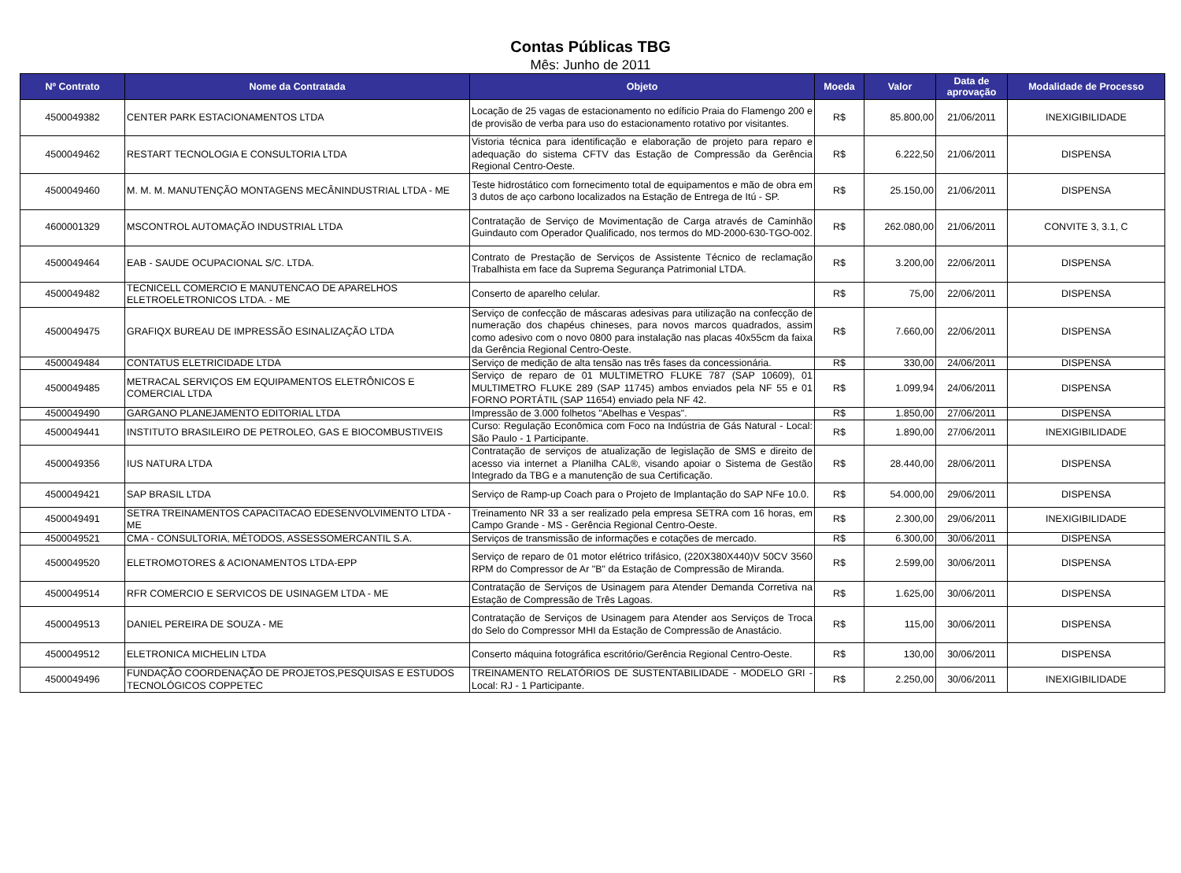Contas Públicas TBG
Mês: Junho de 2011
| Nº Contrato | Nome da Contratada | Objeto | Moeda | Valor | Data de aprovação | Modalidade de Processo |
| --- | --- | --- | --- | --- | --- | --- |
| 4500049382 | CENTER PARK ESTACIONAMENTOS LTDA | Locação de 25 vagas de estacionamento no edíficio Praia do Flamengo 200 e de provisão de verba para uso do estacionamento rotativo por visitantes. | R$ | 85.800,00 | 21/06/2011 | INEXIGIBILIDADE |
| 4500049462 | RESTART TECNOLOGIA E CONSULTORIA LTDA | Vistoria técnica para identificação e elaboração de projeto para reparo e adequação do sistema CFTV das Estação de Compressão da Gerência Regional Centro-Oeste. | R$ | 6.222,50 | 21/06/2011 | DISPENSA |
| 4500049460 | M. M. M. MANUTENÇÃO MONTAGENS MECÂNINDUSTRIAL LTDA - ME | Teste hidrostático com fornecimento total de equipamentos e mão de obra em 3 dutos de aço carbono localizados na Estação de Entrega de Itú - SP. | R$ | 25.150,00 | 21/06/2011 | DISPENSA |
| 4600001329 | MSCONTROL AUTOMAÇÃO INDUSTRIAL LTDA | Contratação de Serviço de Movimentação de Carga através de Caminhão Guindauto com Operador Qualificado, nos termos do MD-2000-630-TGO-002. | R$ | 262.080,00 | 21/06/2011 | CONVITE 3, 3.1, C |
| 4500049464 | EAB - SAUDE OCUPACIONAL S/C. LTDA. | Contrato de Prestação de Serviços de Assistente Técnico de reclamação Trabalhista em face da Suprema Segurança Patrimonial LTDA. | R$ | 3.200,00 | 22/06/2011 | DISPENSA |
| 4500049482 | TECNICELL COMERCIO E MANUTENCAO DE APARELHOS ELETROELETRONICOS LTDA. - ME | Conserto de aparelho celular. | R$ | 75,00 | 22/06/2011 | DISPENSA |
| 4500049475 | GRAFIQX BUREAU DE IMPRESSÃO ESINALIZAÇÃO LTDA | Serviço de confecção de máscaras adesivas para utilização na confecção de numeração dos chapéus chineses, para novos marcos quadrados, assim como adesivo com o novo 0800 para instalação nas placas 40x55cm da faixa da Gerência Regional Centro-Oeste. | R$ | 7.660,00 | 22/06/2011 | DISPENSA |
| 4500049484 | CONTATUS ELETRICIDADE LTDA | Serviço de medição de alta tensão nas três fases da concessionária. | R$ | 330,00 | 24/06/2011 | DISPENSA |
| 4500049485 | METRACAL SERVIÇOS EM EQUIPAMENTOS ELETRÔNICOS E COMERCIAL LTDA | Serviço de reparo de 01 MULTIMETRO FLUKE 787 (SAP 10609), 01 MULTIMETRO FLUKE 289 (SAP 11745) ambos enviados pela NF 55 e 01 FORNO PORTÁTIL (SAP 11654) enviado pela NF 42. | R$ | 1.099,94 | 24/06/2011 | DISPENSA |
| 4500049490 | GARGANO PLANEJAMENTO EDITORIAL LTDA | Impressão de 3.000 folhetos "Abelhas e Vespas". | R$ | 1.850,00 | 27/06/2011 | DISPENSA |
| 4500049441 | INSTITUTO BRASILEIRO DE PETROLEO, GAS E BIOCOMBUSTIVEIS | Curso: Regulação Econômica com Foco na Indústria de Gás Natural - Local: São Paulo - 1 Participante. | R$ | 1.890,00 | 27/06/2011 | INEXIGIBILIDADE |
| 4500049356 | IUS NATURA LTDA | Contratação de serviços de atualização de legislação de SMS e direito de acesso via internet a Planilha CAL®, visando apoiar o Sistema de Gestão Integrado da TBG e a manutenção de sua Certificação. | R$ | 28.440,00 | 28/06/2011 | DISPENSA |
| 4500049421 | SAP BRASIL LTDA | Serviço de Ramp-up Coach para o Projeto de Implantação do SAP NFe 10.0. | R$ | 54.000,00 | 29/06/2011 | DISPENSA |
| 4500049491 | SETRA TREINAMENTOS CAPACITACAO EDESENVOLVIMENTO LTDA - ME | Treinamento NR 33 a ser realizado pela empresa SETRA com 16 horas, em Campo Grande - MS - Gerência Regional Centro-Oeste. | R$ | 2.300,00 | 29/06/2011 | INEXIGIBILIDADE |
| 4500049521 | CMA - CONSULTORIA, MÉTODOS, ASSESSOMERCANTIL S.A. | Serviços de transmissão de informações e cotações de mercado. | R$ | 6.300,00 | 30/06/2011 | DISPENSA |
| 4500049520 | ELETROMOTORES & ACIONAMENTOS LTDA-EPP | Serviço de reparo de 01 motor elétrico trifásico, (220X380X440)V 50CV 3560 RPM do Compressor de Ar "B" da Estação de Compressão de Miranda. | R$ | 2.599,00 | 30/06/2011 | DISPENSA |
| 4500049514 | RFR COMERCIO E SERVICOS DE USINAGEM LTDA - ME | Contratação de Serviços de Usinagem para Atender Demanda Corretiva na Estação de Compressão de Três Lagoas. | R$ | 1.625,00 | 30/06/2011 | DISPENSA |
| 4500049513 | DANIEL PEREIRA DE SOUZA - ME | Contratação de Serviços de Usinagem para Atender aos Serviços de Troca do Selo do Compressor MHI da Estação de Compressão de Anastácio. | R$ | 115,00 | 30/06/2011 | DISPENSA |
| 4500049512 | ELETRONICA MICHELIN LTDA | Conserto máquina fotográfica escritório/Gerência Regional Centro-Oeste. | R$ | 130,00 | 30/06/2011 | DISPENSA |
| 4500049496 | FUNDAÇÃO COORDENAÇÃO DE PROJETOS,PESQUISAS E ESTUDOS TECNOLÓGICOS COPPETEC | TREINAMENTO RELATÓRIOS DE SUSTENTABILIDADE - MODELO GRI - Local: RJ - 1 Participante. | R$ | 2.250,00 | 30/06/2011 | INEXIGIBILIDADE |